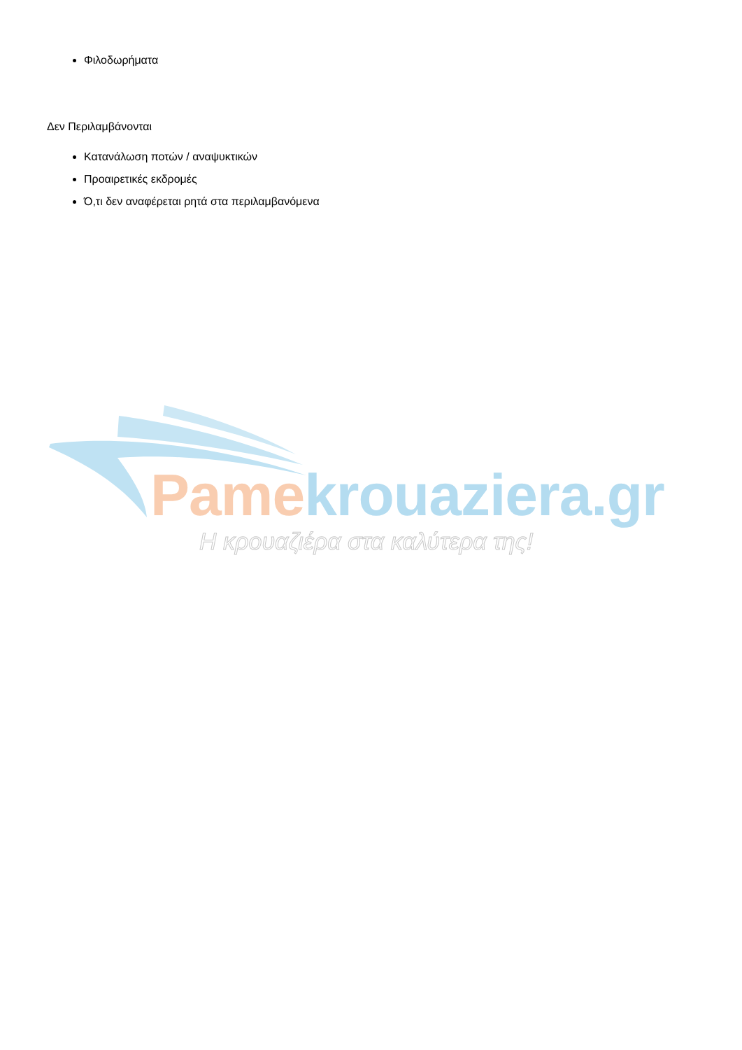Φιλοδωρήματα
Δεν Περιλαμβάνονται
Κατανάλωση ποτών / αναψυκτικών
Προαιρετικές εκδρομές
Ό,τι δεν αναφέρεται ρητά στα περιλαμβανόμενα
Pame krouaziera.gr
Η κρουαζιέρα στα καλύτερα της!